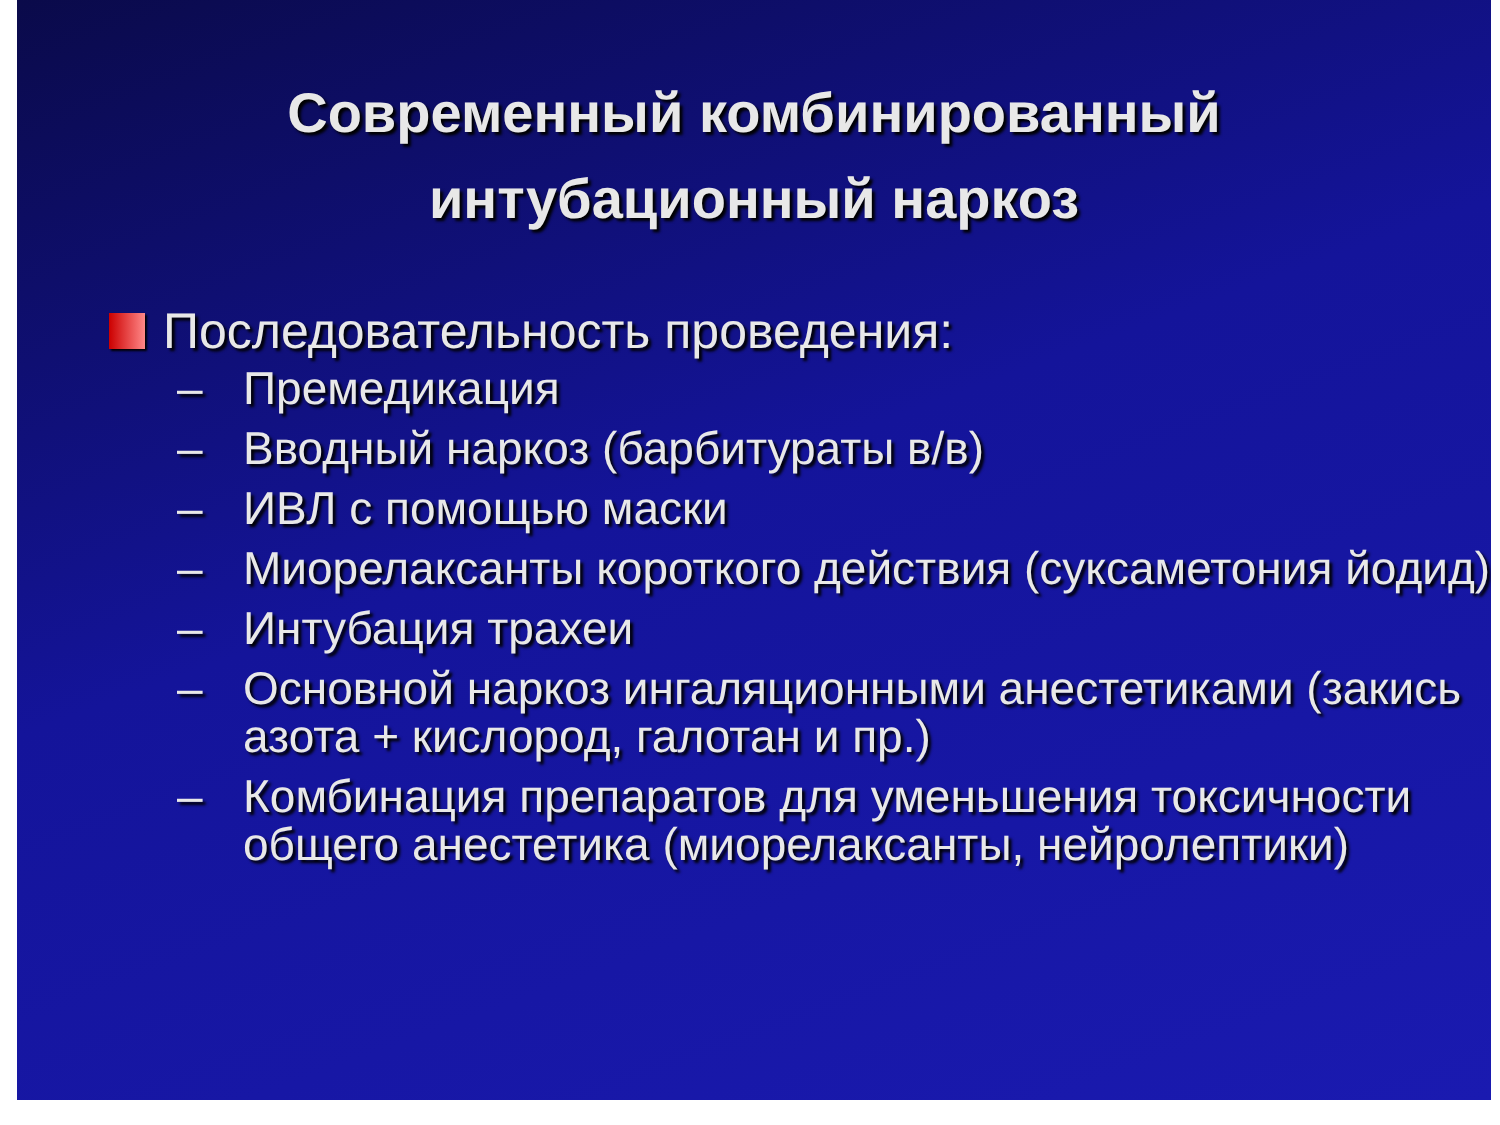Современный комбинированный
интубационный наркоз
Последовательность проведения:
– Премедикация
– Вводный наркоз (барбитураты в/в)
– ИВЛ с помощью маски
– Миорелаксанты короткого действия (суксаметония йодид)
– Интубация трахеи
– Основной наркоз ингаляционными анестетиками (закись азота + кислород, галотан и пр.)
– Комбинация препаратов для уменьшения токсичности общего анестетика (миорелаксанты, нейролептики)